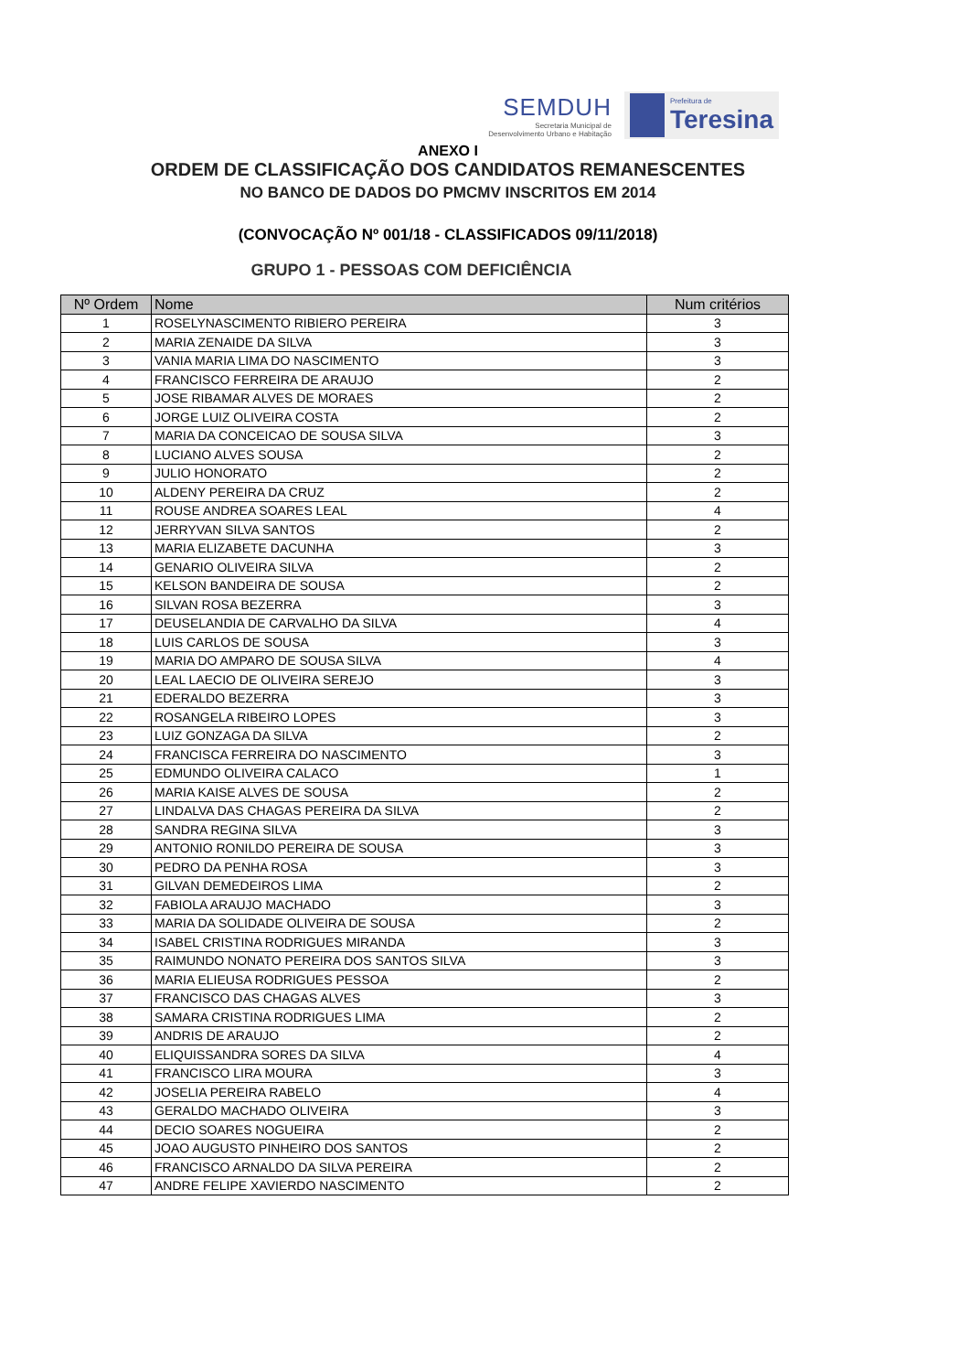SEMDUH
Secretaria Municipal de
Desenvolvimento Urbano e Habitação
Prefeitura de
Teresina
ANEXO I
ORDEM DE CLASSIFICAÇÃO DOS CANDIDATOS REMANESCENTES
NO BANCO DE DADOS DO PMCMV INSCRITOS EM 2014
(CONVOCAÇÃO Nº 001/18 - CLASSIFICADOS 09/11/2018)
GRUPO 1 - PESSOAS COM DEFICIÊNCIA
| Nº Ordem | Nome | Num critérios |
| --- | --- | --- |
| 1 | ROSELYNASCIMENTO RIBIERO PEREIRA | 3 |
| 2 | MARIA ZENAIDE DA SILVA | 3 |
| 3 | VANIA MARIA LIMA DO NASCIMENTO | 3 |
| 4 | FRANCISCO FERREIRA DE ARAUJO | 2 |
| 5 | JOSE RIBAMAR ALVES DE MORAES | 2 |
| 6 | JORGE LUIZ OLIVEIRA COSTA | 2 |
| 7 | MARIA DA CONCEICAO DE SOUSA SILVA | 3 |
| 8 | LUCIANO ALVES SOUSA | 2 |
| 9 | JULIO HONORATO | 2 |
| 10 | ALDENY PEREIRA DA CRUZ | 2 |
| 11 | ROUSE ANDREA SOARES LEAL | 4 |
| 12 | JERRYVAN SILVA SANTOS | 2 |
| 13 | MARIA ELIZABETE DACUNHA | 3 |
| 14 | GENARIO OLIVEIRA SILVA | 2 |
| 15 | KELSON BANDEIRA DE SOUSA | 2 |
| 16 | SILVAN ROSA BEZERRA | 3 |
| 17 | DEUSELANDIA DE CARVALHO DA SILVA | 4 |
| 18 | LUIS CARLOS DE SOUSA | 3 |
| 19 | MARIA DO AMPARO DE SOUSA SILVA | 4 |
| 20 | LEAL LAECIO DE OLIVEIRA SEREJO | 3 |
| 21 | EDERALDO BEZERRA | 3 |
| 22 | ROSANGELA RIBEIRO LOPES | 3 |
| 23 | LUIZ GONZAGA DA SILVA | 2 |
| 24 | FRANCISCA FERREIRA DO NASCIMENTO | 3 |
| 25 | EDMUNDO OLIVEIRA CALACO | 1 |
| 26 | MARIA KAISE ALVES DE SOUSA | 2 |
| 27 | LINDALVA DAS CHAGAS PEREIRA DA SILVA | 2 |
| 28 | SANDRA REGINA SILVA | 3 |
| 29 | ANTONIO RONILDO PEREIRA DE SOUSA | 3 |
| 30 | PEDRO DA PENHA ROSA | 3 |
| 31 | GILVAN DEMEDEIROS LIMA | 2 |
| 32 | FABIOLA ARAUJO MACHADO | 3 |
| 33 | MARIA DA SOLIDADE OLIVEIRA DE SOUSA | 2 |
| 34 | ISABEL CRISTINA RODRIGUES MIRANDA | 3 |
| 35 | RAIMUNDO NONATO PEREIRA DOS SANTOS SILVA | 3 |
| 36 | MARIA ELIEUSA RODRIGUES PESSOA | 2 |
| 37 | FRANCISCO DAS CHAGAS ALVES | 3 |
| 38 | SAMARA CRISTINA RODRIGUES LIMA | 2 |
| 39 | ANDRIS DE ARAUJO | 2 |
| 40 | ELIQUISSANDRA SORES DA SILVA | 4 |
| 41 | FRANCISCO LIRA MOURA | 3 |
| 42 | JOSELIA PEREIRA RABELO | 4 |
| 43 | GERALDO MACHADO OLIVEIRA | 3 |
| 44 | DECIO SOARES NOGUEIRA | 2 |
| 45 | JOAO AUGUSTO PINHEIRO DOS SANTOS | 2 |
| 46 | FRANCISCO ARNALDO DA SILVA PEREIRA | 2 |
| 47 | ANDRE FELIPE XAVIERDO NASCIMENTO | 2 |